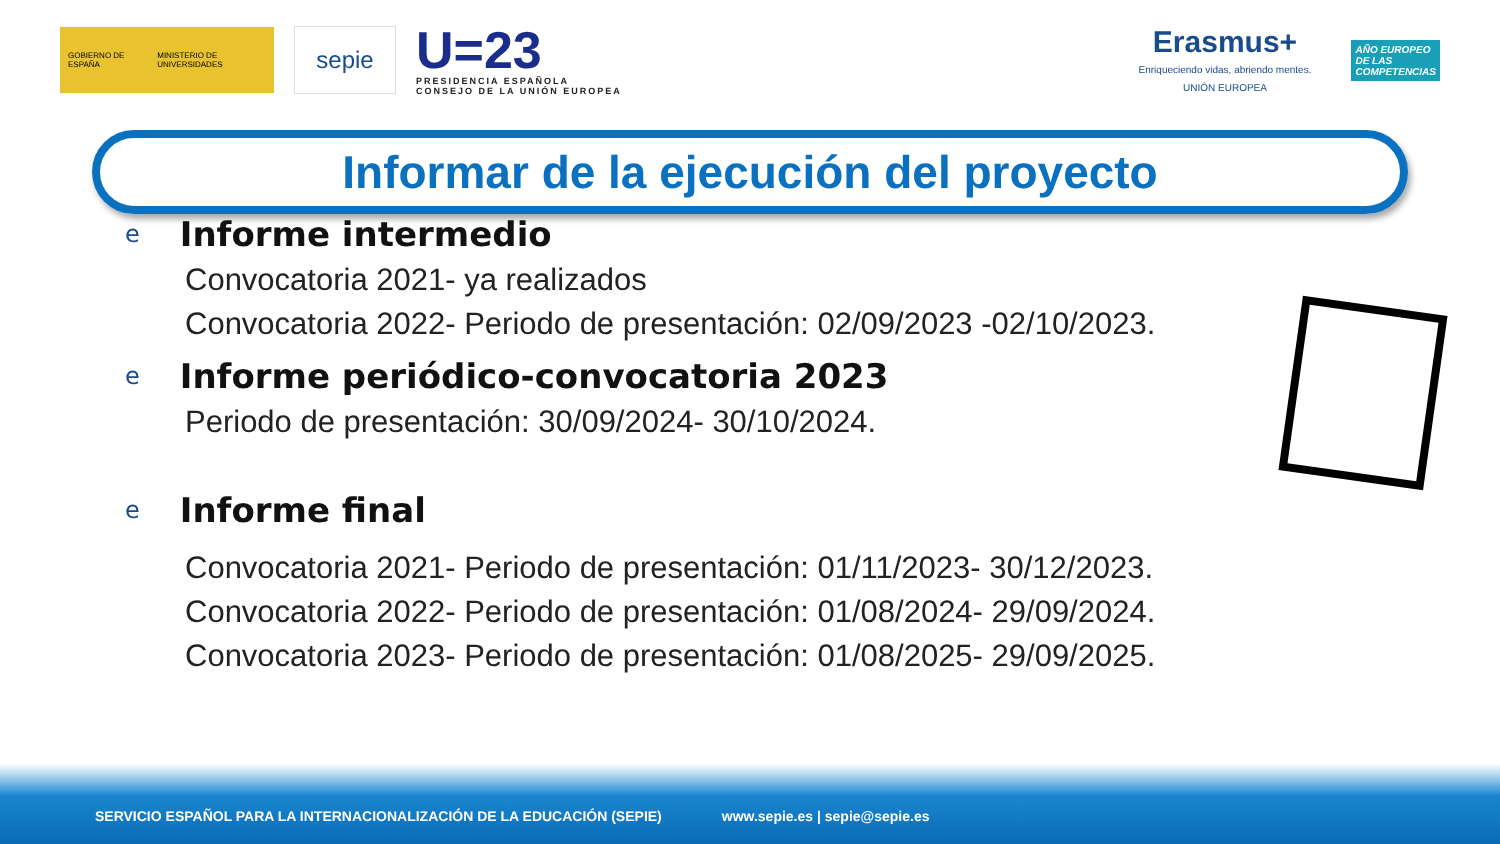GOBIERNO DE ESPAÑA MINISTERIO DE UNIVERSIDADES
sepie
U=23
PRESIDENCIA ESPAÑOLA
CONSEJO DE LA UNIÓN EUROPEA
Erasmus+
Enriqueciendo vidas, abriendo mentes.
UNIÓN EUROPEA
AÑO EUROPEO
DE LAS
COMPETENCIAS
Informar de la ejecución del proyecto
e Informe intermedio
Convocatoria 2021- ya realizados
Convocatoria 2022- Periodo de presentación: 02/09/2023 -02/10/2023.
e Informe periódico-convocatoria 2023
Periodo de presentación: 30/09/2024- 30/10/2024.
e Informe final
Convocatoria 2021- Periodo de presentación: 01/11/2023- 30/12/2023.
Convocatoria 2022- Periodo de presentación: 01/08/2024- 29/09/2024.
Convocatoria 2023- Periodo de presentación: 01/08/2025- 29/09/2025.
SERVICIO ESPAÑOL PARA LA INTERNACIONALIZACIÓN DE LA EDUCACIÓN (SEPIE) www.sepie.es | sepie@sepie.es